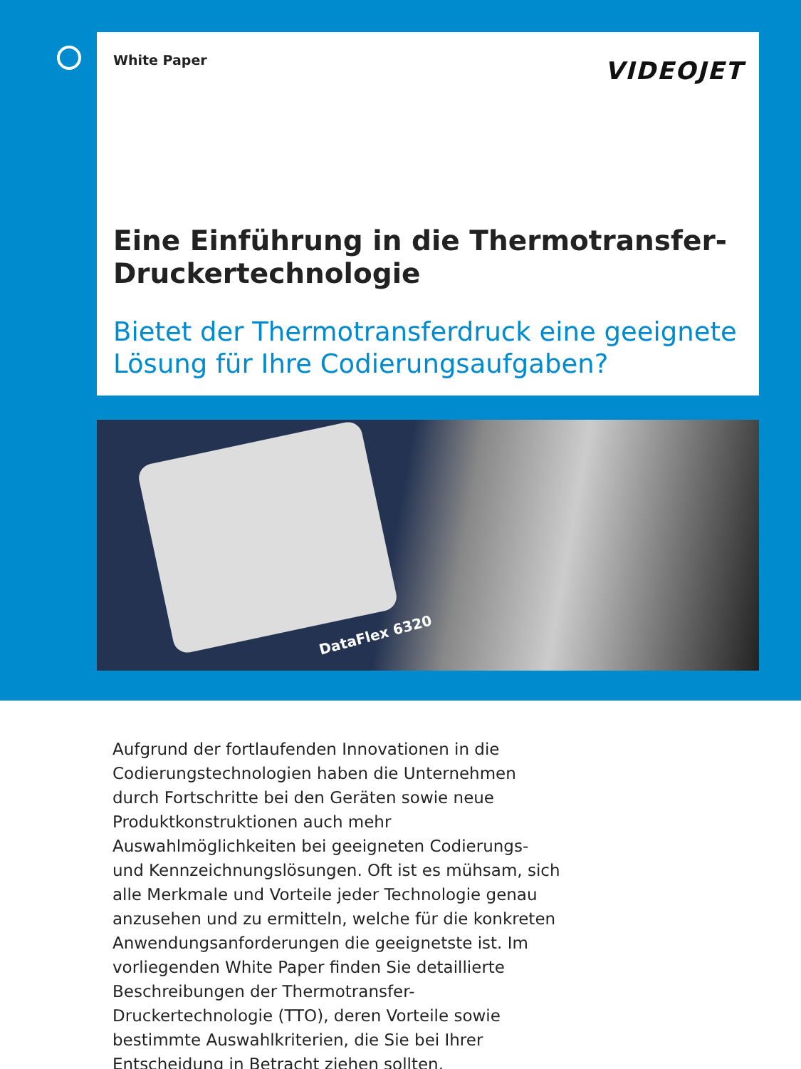White Paper VIDEOJET
Eine Einführung in die Thermotransfer-Druckertechnologie
Bietet der Thermotransferdruck eine geeignete Lösung für Ihre Codierungsaufgaben?
DataFlex 6320
Aufgrund der fortlaufenden Innovationen in die Codierungstechnologien haben die Unternehmen durch Fortschritte bei den Geräten sowie neue Produktkonstruktionen auch mehr Auswahlmöglichkeiten bei geeigneten Codierungs- und Kennzeichnungslösungen. Oft ist es mühsam, sich alle Merkmale und Vorteile jeder Technologie genau anzusehen und zu ermitteln, welche für die konkreten Anwendungsanforderungen die geeignetste ist. Im vorliegenden White Paper finden Sie detaillierte Beschreibungen der Thermotransfer-Druckertechnologie (TTO), deren Vorteile sowie bestimmte Auswahlkriterien, die Sie bei Ihrer Entscheidung in Betracht ziehen sollten.